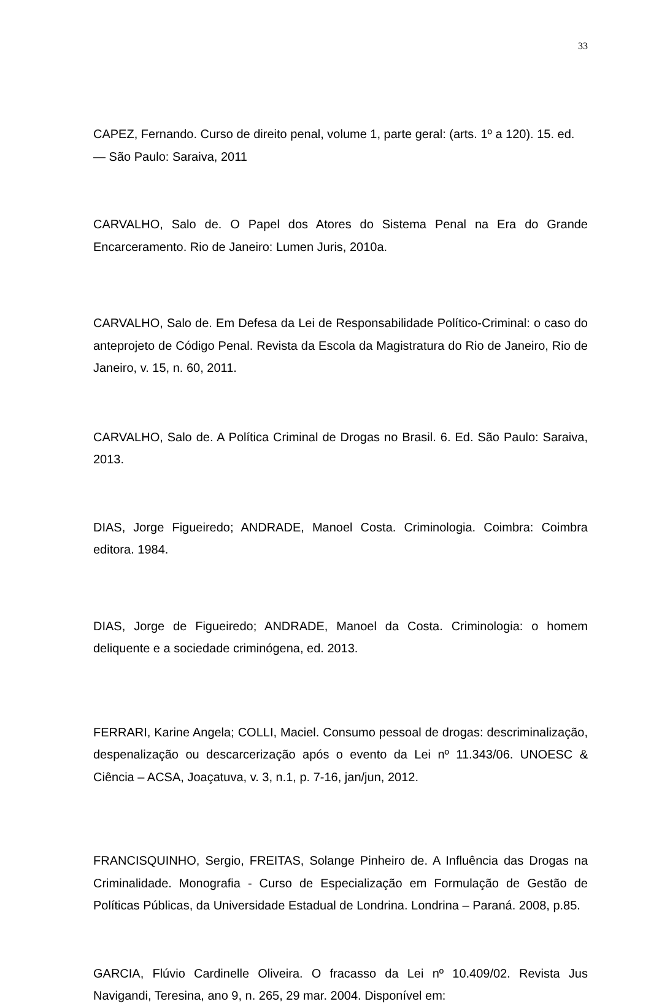33
CAPEZ, Fernando. Curso de direito penal, volume 1, parte geral: (arts. 1º a 120). 15. ed. — São Paulo: Saraiva, 2011
CARVALHO, Salo de. O Papel dos Atores do Sistema Penal na Era do Grande Encarceramento. Rio de Janeiro: Lumen Juris, 2010a.
CARVALHO, Salo de. Em Defesa da Lei de Responsabilidade Político-Criminal: o caso do anteprojeto de Código Penal. Revista da Escola da Magistratura do Rio de Janeiro, Rio de Janeiro, v. 15, n. 60, 2011.
CARVALHO, Salo de. A Política Criminal de Drogas no Brasil. 6. Ed. São Paulo: Saraiva, 2013.
DIAS, Jorge Figueiredo; ANDRADE, Manoel Costa. Criminologia. Coimbra: Coimbra editora. 1984.
DIAS, Jorge de Figueiredo; ANDRADE, Manoel da Costa. Criminologia: o homem deliquente e a sociedade criminógena, ed. 2013.
FERRARI, Karine Angela; COLLI, Maciel. Consumo pessoal de drogas: descriminalização, despenalização ou descarcerização após o evento da Lei nº 11.343/06. UNOESC & Ciência – ACSA, Joaçatuva, v. 3, n.1, p. 7-16, jan/jun, 2012.
FRANCISQUINHO, Sergio, FREITAS, Solange Pinheiro de. A Influência das Drogas na Criminalidade. Monografia - Curso de Especialização em Formulação de Gestão de Políticas Públicas, da Universidade Estadual de Londrina. Londrina – Paraná. 2008, p.85.
GARCIA, Flúvio Cardinelle Oliveira. O fracasso da Lei nº 10.409/02. Revista Jus Navigandi, Teresina, ano 9, n. 265, 29 mar. 2004. Disponível em: